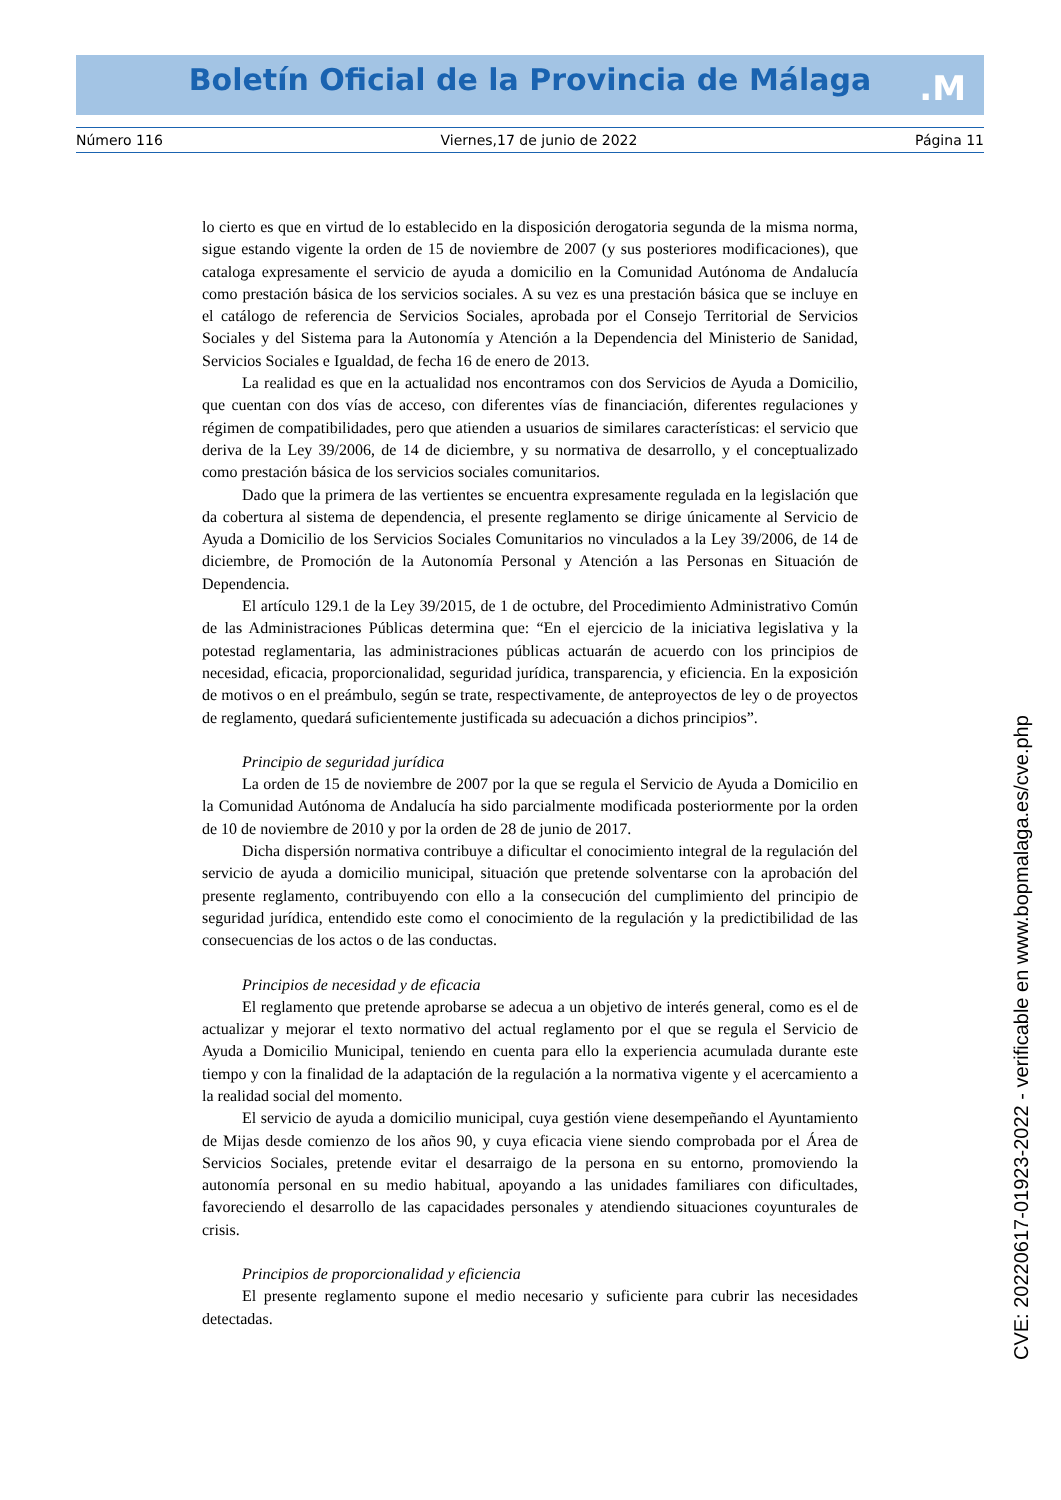Boletín Oficial de la Provincia de Málaga .M
Número 116 Viernes,17 de junio de 2022 Página 11
lo cierto es que en virtud de lo establecido en la disposición derogatoria segunda de la misma norma, sigue estando vigente la orden de 15 de noviembre de 2007 (y sus posteriores modificaciones), que cataloga expresamente el servicio de ayuda a domicilio en la Comunidad Autónoma de Andalucía como prestación básica de los servicios sociales. A su vez es una prestación básica que se incluye en el catálogo de referencia de Servicios Sociales, aprobada por el Consejo Territorial de Servicios Sociales y del Sistema para la Autonomía y Atención a la Dependencia del Ministerio de Sanidad, Servicios Sociales e Igualdad, de fecha 16 de enero de 2013.
La realidad es que en la actualidad nos encontramos con dos Servicios de Ayuda a Domicilio, que cuentan con dos vías de acceso, con diferentes vías de financiación, diferentes regulaciones y régimen de compatibilidades, pero que atienden a usuarios de similares características: el servicio que deriva de la Ley 39/2006, de 14 de diciembre, y su normativa de desarrollo, y el conceptualizado como prestación básica de los servicios sociales comunitarios.
Dado que la primera de las vertientes se encuentra expresamente regulada en la legislación que da cobertura al sistema de dependencia, el presente reglamento se dirige únicamente al Servicio de Ayuda a Domicilio de los Servicios Sociales Comunitarios no vinculados a la Ley 39/2006, de 14 de diciembre, de Promoción de la Autonomía Personal y Atención a las Personas en Situación de Dependencia.
El artículo 129.1 de la Ley 39/2015, de 1 de octubre, del Procedimiento Administrativo Común de las Administraciones Públicas determina que: “En el ejercicio de la iniciativa legislativa y la potestad reglamentaria, las administraciones públicas actuarán de acuerdo con los principios de necesidad, eficacia, proporcionalidad, seguridad jurídica, transparencia, y eficiencia. En la exposición de motivos o en el preámbulo, según se trate, respectivamente, de anteproyectos de ley o de proyectos de reglamento, quedará suficientemente justificada su adecuación a dichos principios”.
Principio de seguridad jurídica
La orden de 15 de noviembre de 2007 por la que se regula el Servicio de Ayuda a Domicilio en la Comunidad Autónoma de Andalucía ha sido parcialmente modificada posteriormente por la orden de 10 de noviembre de 2010 y por la orden de 28 de junio de 2017.
Dicha dispersión normativa contribuye a dificultar el conocimiento integral de la regulación del servicio de ayuda a domicilio municipal, situación que pretende solventarse con la aprobación del presente reglamento, contribuyendo con ello a la consecución del cumplimiento del principio de seguridad jurídica, entendido este como el conocimiento de la regulación y la predictibilidad de las consecuencias de los actos o de las conductas.
Principios de necesidad y de eficacia
El reglamento que pretende aprobarse se adecua a un objetivo de interés general, como es el de actualizar y mejorar el texto normativo del actual reglamento por el que se regula el Servicio de Ayuda a Domicilio Municipal, teniendo en cuenta para ello la experiencia acumulada durante este tiempo y con la finalidad de la adaptación de la regulación a la normativa vigente y el acercamiento a la realidad social del momento.
El servicio de ayuda a domicilio municipal, cuya gestión viene desempeñando el Ayuntamiento de Mijas desde comienzo de los años 90, y cuya eficacia viene siendo comprobada por el Área de Servicios Sociales, pretende evitar el desarraigo de la persona en su entorno, promoviendo la autonomía personal en su medio habitual, apoyando a las unidades familiares con dificultades, favoreciendo el desarrollo de las capacidades personales y atendiendo situaciones coyunturales de crisis.
Principios de proporcionalidad y eficiencia
El presente reglamento supone el medio necesario y suficiente para cubrir las necesidades detectadas.
CVE: 20220617-01923-2022 - verificable en www.bopmalaga.es/cve.php